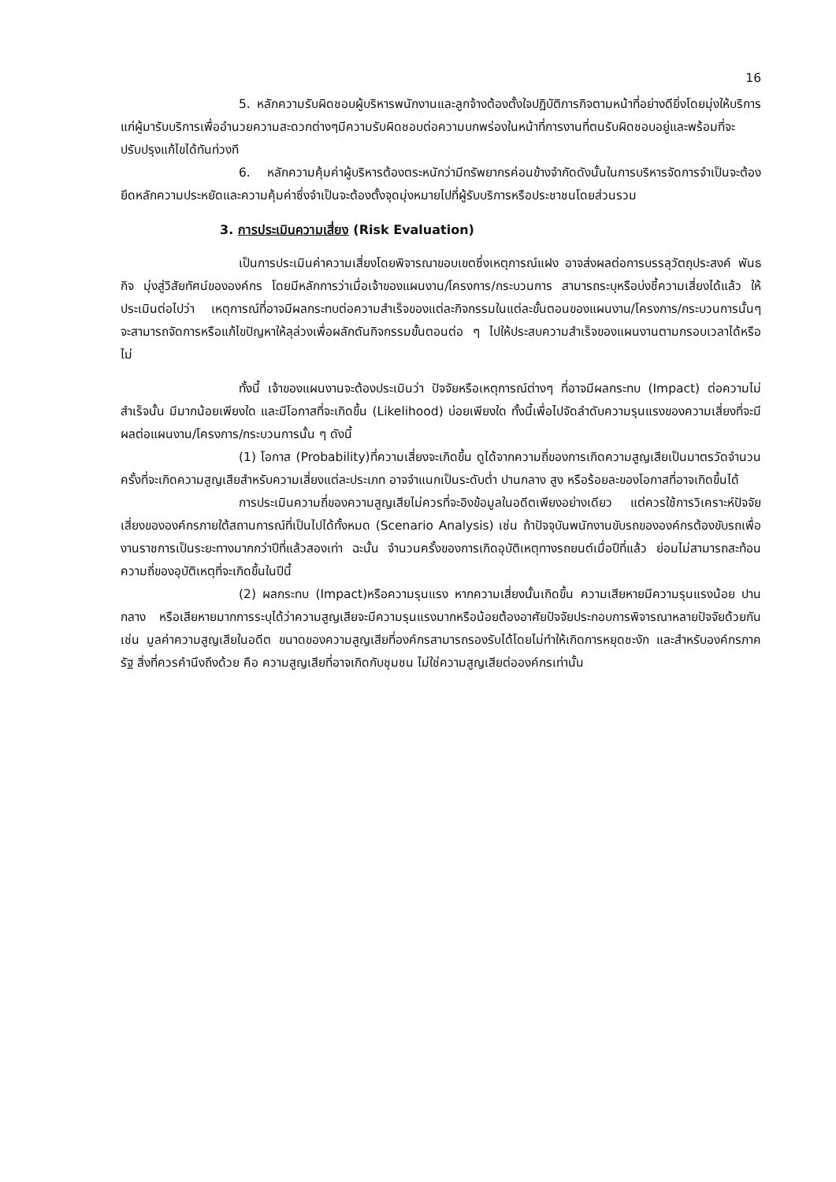16
5. หลักความรับผิดชอบผู้บริหารพนักงานและลูกจ้างต้องตั้งใจปฏิบัติภารกิจตามหน้าที่อย่างดียิ่งโดยมุ่งให้บริการแก่ผู้มารับบริการเพื่ออำนวยความสะดวกต่างๆมีความรับผิดชอบต่อความบกพร่องในหน้าที่การงานที่ตนรับผิดชอบอยู่และพร้อมที่จะปรับปรุงแก้ไขได้ทันท่วงที
6. หลักความคุ้มค่าผู้บริหารต้องตระหนักว่ามีทรัพยากรค่อนข้างจำกัดดังนั้นในการบริหารจัดการจำเป็นจะต้องยึดหลักความประหยัดและความคุ้มค่าซึ่งจำเป็นจะต้องตั้งจุดมุ่งหมายไปที่ผู้รับบริการหรือประชาชนโดยส่วนรวม
3. การประเมินความเสี่ยง (Risk Evaluation)
เป็นการประเมินค่าความเสี่ยงโดยพิจารณาขอบเขตซึ่งเหตุการณ์แฝง อาจส่งผลต่อการบรรลุวัตถุประสงค์ พันธกิจ มุ่งสู่วิสัยทัศน์ขององค์กร โดยมีหลักการว่าเมื่อเจ้าของแผนงาน/โครงการ/กระบวนการ สามารถระบุหรือบ่งชี้ความเสี่ยงได้แล้ว ให้ประเมินต่อไปว่า เหตุการณ์ที่อาจมีผลกระทบต่อความสำเร็จของแต่ละกิจกรรมในแต่ละขั้นตอนของแผนงาน/โครงการ/กระบวนการนั้นๆ จะสามารถจัดการหรือแก้ไขปัญหาให้ลุล่วงเพื่อผลักดันกิจกรรมขั้นตอนต่อ ๆ ไปให้ประสบความสำเร็จของแผนงานตามกรอบเวลาได้หรือไม่
ทั้งนี้ เจ้าของแผนงานจะต้องประเมินว่า ปัจจัยหรือเหตุการณ์ต่างๆ ที่อาจมีผลกระทบ (Impact) ต่อความไม่สำเร็จนั้น มีมากน้อยเพียงใด และมีโอกาสที่จะเกิดขึ้น (Likelihood) บ่อยเพียงใด ทั้งนี้เพื่อไปจัดลำดับความรุนแรงของความเสี่ยงที่จะมีผลต่อแผนงาน/โครงการ/กระบวนการนั้น ๆ ดังนี้
(1) โอกาส (Probability)ที่ความเสี่ยงจะเกิดขึ้น ดูได้จากความถี่ของการเกิดความสูญเสียเป็นมาตรวัดจำนวนครั้งที่จะเกิดความสูญเสียสำหรับความเสี่ยงแต่ละประเภท อาจจำแนกเป็นระดับต่ำ ปานกลาง สูง หรือร้อยละของโอกาสที่อาจเกิดขึ้นได้
การประเมินความถี่ของความสูญเสียไม่ควรที่จะอิงข้อมูลในอดีตเพียงอย่างเดียว แต่ควรใช้การวิเคราะห์ปัจจัยเสี่ยงขององค์กรภายใต้สถานการณ์ที่เป็นไปได้ทั้งหมด (Scenario Analysis) เช่น ถ้าปัจจุบันพนักงานขับรถขององค์กรต้องขับรถเพื่องานราชการเป็นระยะทางมากกว่าปีที่แล้วสองเท่า ฉะนั้น จำนวนครั้งของการเกิดอุบัติเหตุทางรถยนต์เมื่อปีที่แล้ว ย่อมไม่สามารถสะท้อนความถี่ของอุบัติเหตุที่จะเกิดขึ้นในปีนี้
(2) ผลกระทบ (Impact)หรือความรุนแรง หากความเสี่ยงนั้นเกิดขึ้น ความเสียหายมีความรุนแรงน้อย ปานกลาง หรือเสียหายมากการระบุได้ว่าความสูญเสียจะมีความรุนแรงมากหรือน้อยต้องอาศัยปัจจัยประกอบการพิจารณาหลายปัจจัยด้วยกัน เช่น มูลค่าความสูญเสียในอดีต ขนาดของความสูญเสียที่องค์กรสามารถรองรับได้โดยไม่ทำให้เกิดการหยุดชะงัก และสำหรับองค์กรภาครัฐ สิ่งที่ควรคำนึงถึงด้วย คือ ความสูญเสียที่อาจเกิดกับชุมชน ไม่ใช่ความสูญเสียต่อองค์กรเท่านั้น